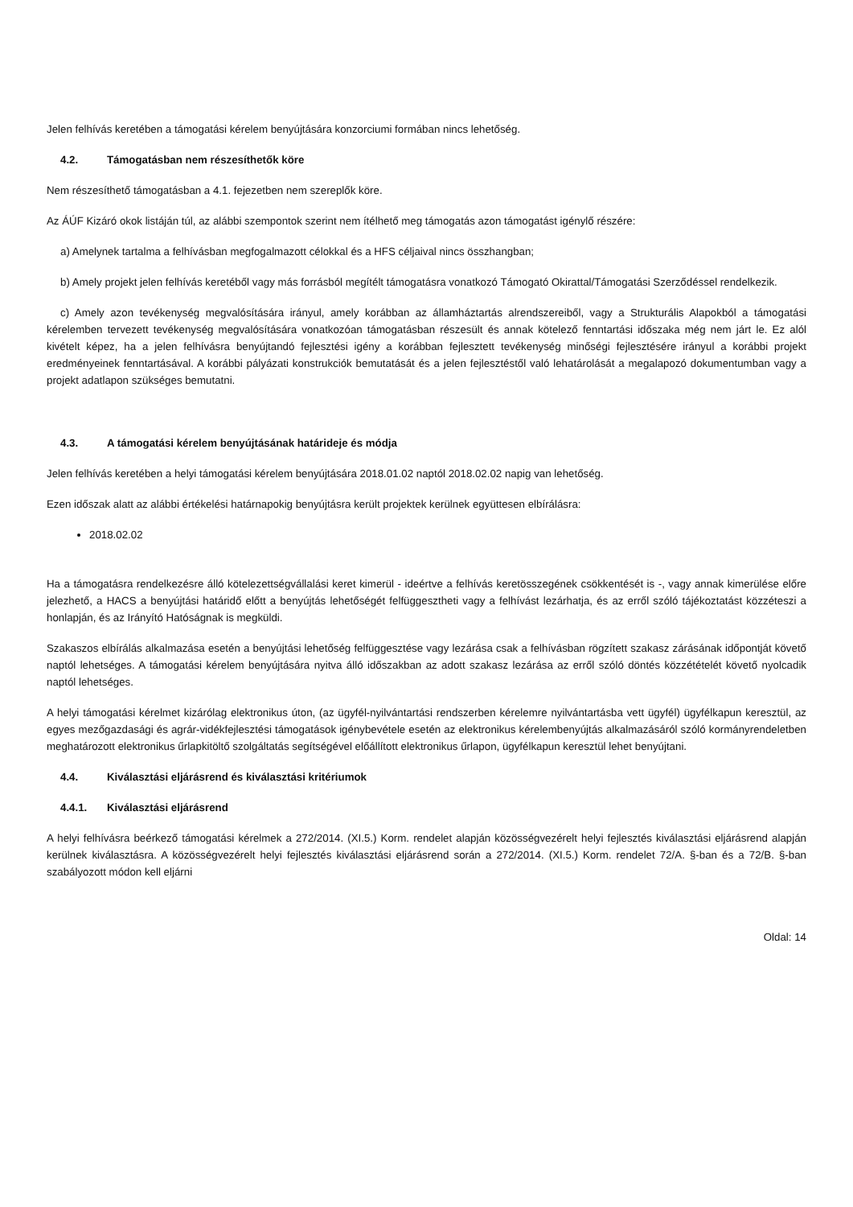Jelen felhívás keretében a támogatási kérelem benyújtására konzorciumi formában nincs lehetőség.
4.2. Támogatásban nem részesíthetők köre
Nem részesíthető támogatásban a 4.1. fejezetben nem szereplők köre.
Az ÁÚF Kizáró okok listáján túl, az alábbi szempontok szerint nem ítélhető meg támogatás azon támogatást igénylő részére:
a) Amelynek tartalma a felhívásban megfogalmazott célokkal és a HFS céljaival nincs összhangban;
b) Amely projekt jelen felhívás keretéből vagy más forrásból megítélt támogatásra vonatkozó Támogató Okirattal/Támogatási Szerződéssel rendelkezik.
c) Amely azon tevékenység megvalósítására irányul, amely korábban az államháztartás alrendszereiből, vagy a Strukturális Alapokból a támogatási kérelemben tervezett tevékenység megvalósítására vonatkozóan támogatásban részesült és annak kötelező fenntartási időszaka még nem járt le. Ez alól kivételt képez, ha a jelen felhívásra benyújtandó fejlesztési igény a korábban fejlesztett tevékenység minőségi fejlesztésére irányul a korábbi projekt eredményeinek fenntartásával. A korábbi pályázati konstrukciók bemutatását és a jelen fejlesztéstől való lehatárolását a megalapozó dokumentumban vagy a projekt adatlapon szükséges bemutatni.
4.3. A támogatási kérelem benyújtásának határideje és módja
Jelen felhívás keretében a helyi támogatási kérelem benyújtására 2018.01.02 naptól 2018.02.02 napig van lehetőség.
Ezen időszak alatt az alábbi értékelési határnapokig benyújtásra került projektek kerülnek együttesen elbírálásra:
2018.02.02
Ha a támogatásra rendelkezésre álló kötelezettségvállalási keret kimerül - ideértve a felhívás keretösszegének csökkentését is -, vagy annak kimerülése előre jelezhető, a HACS a benyújtási határidő előtt a benyújtás lehetőségét felfüggesztheti vagy a felhívást lezárhatja, és az erről szóló tájékoztatást közzéteszi a honlapján, és az Irányító Hatóságnak is megküldi.
Szakaszos elbírálás alkalmazása esetén a benyújtási lehetőség felfüggesztése vagy lezárása csak a felhívásban rögzített szakasz zárásának időpontját követő naptól lehetséges. A támogatási kérelem benyújtására nyitva álló időszakban az adott szakasz lezárása az erről szóló döntés közzétételét követő nyolcadik naptól lehetséges.
A helyi támogatási kérelmet kizárólag elektronikus úton, (az ügyfél-nyilvántartási rendszerben kérelemre nyilvántartásba vett ügyfél) ügyfélkapun keresztül, az egyes mezőgazdasági és agrár-vidékfejlesztési támogatások igénybevétele esetén az elektronikus kérelembenyújtás alkalmazásáról szóló kormányrendeletben meghatározott elektronikus űrlapkitöltő szolgáltatás segítségével előállított elektronikus űrlapon, ügyfélkapun keresztül lehet benyújtani.
4.4. Kiválasztási eljárásrend és kiválasztási kritériumok
4.4.1. Kiválasztási eljárásrend
A helyi felhívásra beérkező támogatási kérelmek a 272/2014. (XI.5.) Korm. rendelet alapján közösségvezérelt helyi fejlesztés kiválasztási eljárásrend alapján kerülnek kiválasztásra. A közösségvezérelt helyi fejlesztés kiválasztási eljárásrend során a 272/2014. (XI.5.) Korm. rendelet 72/A. §-ban és a 72/B. §-ban szabályozott módon kell eljárni
Oldal: 14